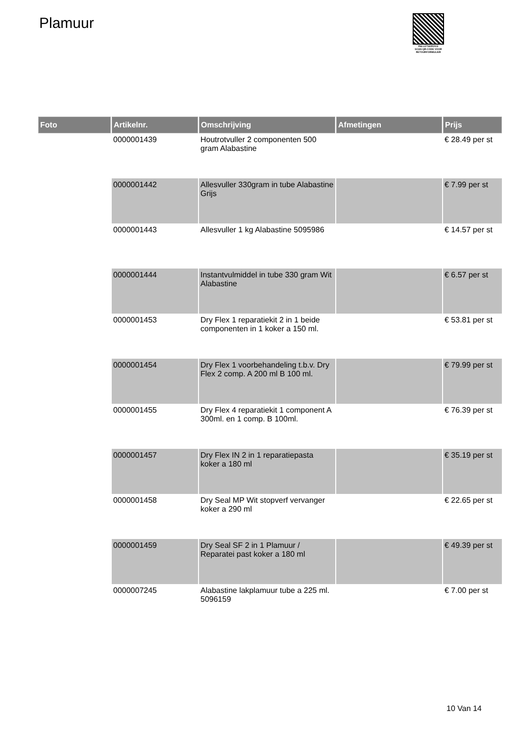Plamuur
PALLETSERVICE
SCAN QR-CODE VOOR RETOURFORMULIER
| Foto | Artikelnr. | Omschrijving | Afmetingen | Prijs |
| --- | --- | --- | --- | --- |
| | 0000001439 | Houtrotvuller 2 componenten 500 gram Alabastine | | € 28.49 per st |
| | 0000001442 | Allesvuller 330gram in tube Alabastine Grijs | | € 7.99 per st |
| | 0000001443 | Allesvuller 1 kg Alabastine 5095986 | | € 14.57 per st |
| | 0000001444 | Instantvulmiddel in tube 330 gram Wit Alabastine | | € 6.57 per st |
| | 0000001453 | Dry Flex 1 reparatiekit 2 in 1 beide componenten in 1 koker a 150 ml. | | € 53.81 per st |
| | 0000001454 | Dry Flex 1 voorbehandeling t.b.v. Dry Flex 2 comp. A 200 ml B 100 ml. | | € 79.99 per st |
| | 0000001455 | Dry Flex 4 reparatiekit 1 component A 300ml. en 1 comp. B 100ml. | | € 76.39 per st |
| | 0000001457 | Dry Flex IN 2 in 1 reparatiepasta koker a 180 ml | | € 35.19 per st |
| | 0000001458 | Dry Seal MP Wit stopverf vervanger koker a 290 ml | | € 22.65 per st |
| | 0000001459 | Dry Seal SF 2 in 1 Plamuur / Reparatei past koker a 180 ml | | € 49.39 per st |
| | 0000007245 | Alabastine lakplamuur tube a 225 ml. 5096159 | | € 7.00 per st |
10 Van 14